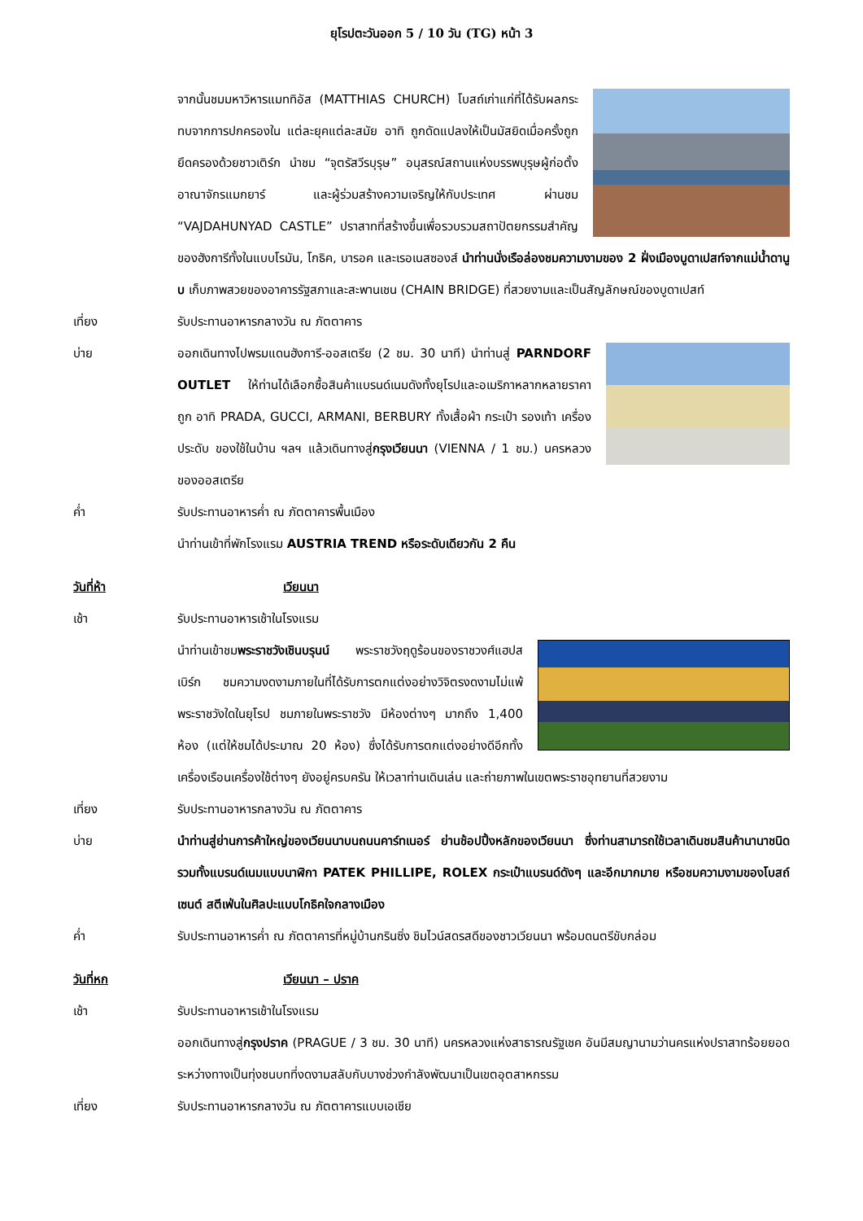ยุโรปตะวันออก 5 / 10 วัน (TG) หน้า 3
จากนั้นชมมหาวิหารแมททิอัส (MATTHIAS CHURCH) โบสถ์เก่าแก่ที่ได้รับผลกระทบจากการปกครองใน แต่ละยุคแต่ละสมัย อาทิ ถูกดัดแปลงให้เป็นมัสยิดเมื่อครั้งถูกยึดครองด้วยชาวเติร์ก นำชม “จุตรัสวีรบุรุษ” อนุสรณ์สถานแห่งบรรพบุรุษผู้ก่อตั้งอาณาจักรแมกยาร์ และผู้ร่วมสร้างความเจริญให้กับประเทศ ผ่านชม “VAJDAHUNYAD CASTLE” ปราสาทที่สร้างขึ้นเพื่อรวบรวมสถาปัตยกรรมสำคัญของฮังการีทั้งในแบบโรมัน, โกธิค, บารอค และเรอเนสซองส์ นำท่านนั่งเรือล่องชมความงามของ 2 ฝั่งเมืองบูดาเปสท์จากแม่น้ำดานูบ เก็บภาพสวยของอาคารรัฐสภาและสะพานเชน (CHAIN BRIDGE) ที่สวยงามและเป็นสัญลักษณ์ของบูดาเปสท์
เที่ยง รับประทานอาหารกลางวัน ณ ภัตตาคาร
บ่าย ออกเดินทางไปพรมแดนฮังการี-ออสเตรีย (2 ชม. 30 นาที) นำท่านสู่ PARNDORF OUTLET ให้ท่านได้เลือกซื้อสินค้าแบรนด์เนมดังทั้งยุโรปและอเมริกาหลากหลายราคาถูก อาทิ PRADA, GUCCI, ARMANI, BERBURY ทั้งเสื้อผ้า กระเป๋า รองเท้า เครื่องประดับ ของใช้ในบ้าน ฯลฯ แล้วเดินทางสู่กรุงเวียนนา (VIENNA / 1 ชม.) นครหลวงของออสเตรีย
ค่ำ รับประทานอาหารค่ำ ณ ภัตตาคารพื้นเมือง
นำท่านเข้าที่พักโรงแรม AUSTRIA TREND หรือระดับเดียวกัน 2 คืน
วันที่ห้า เวียนนา
เช้า รับประทานอาหารเช้าในโรงแรม
นำท่านเข้าชมพระราชวังเชินบรุนน์ พระราชวังฤดูร้อนของราชวงศ์แฮปสเบิร์ก ชมความงดงามภายในที่ได้รับการตกแต่งอย่างวิจิตรงดงามไม่แพ้พระราชวังใดในยุโรป ชมภายในพระราชวัง มีห้องต่างๆ มากถึง 1,400 ห้อง (แต่ให้ชมได้ประมาณ 20 ห้อง) ซึ่งได้รับการตกแต่งอย่างดีอีกทั้งเครื่องเรือนเครื่องใช้ต่างๆ ยังอยู่ครบครัน ให้เวลาท่านเดินเล่น และถ่ายภาพในเขตพระราชอุทยานที่สวยงาม
เที่ยง รับประทานอาหารกลางวัน ณ ภัตตาคาร
บ่าย นำท่านสู่ย่านการค้าใหญ่ของเวียนนาบนถนนคาร์ทเนอร์ ย่านช้อปปิ้งหลักของเวียนนา ซึ่งท่านสามารถใช้เวลาเดินชมสินค้านานาชนิด รวมทั้งแบรนด์เนมแบบนาฬิกา PATEK PHILLIPE, ROLEX กระเป๋าแบรนด์ดังๆ และอีกมากมาย หรือชมความงามของโบสถ์เซนต์ สตีเฟ่นในศิลปะแบบโกธิคใจกลางเมือง
ค่ำ รับประทานอาหารค่ำ ณ ภัตตาคารที่หมู่บ้านกรินซิ่ง ชิมไวน์สดรสดีของชาวเวียนนา พร้อมดนตรีขับกล่อม
วันที่หก เวียนนา – ปราค
เช้า รับประทานอาหารเช้าในโรงแรม
ออกเดินทางสู่กรุงปราค (PRAGUE / 3 ชม. 30 นาที) นครหลวงแห่งสาธารณรัฐเชค อันมีสมญานามว่านครแห่งปราสาทร้อยยอด ระหว่างทางเป็นทุ่งชนบทที่งดงามสลับกับบางช่วงกำลังพัฒนาเป็นเขตอุตสาหกรรม
เที่ยง รับประทานอาหารกลางวัน ณ ภัตตาคารแบบเอเชีย